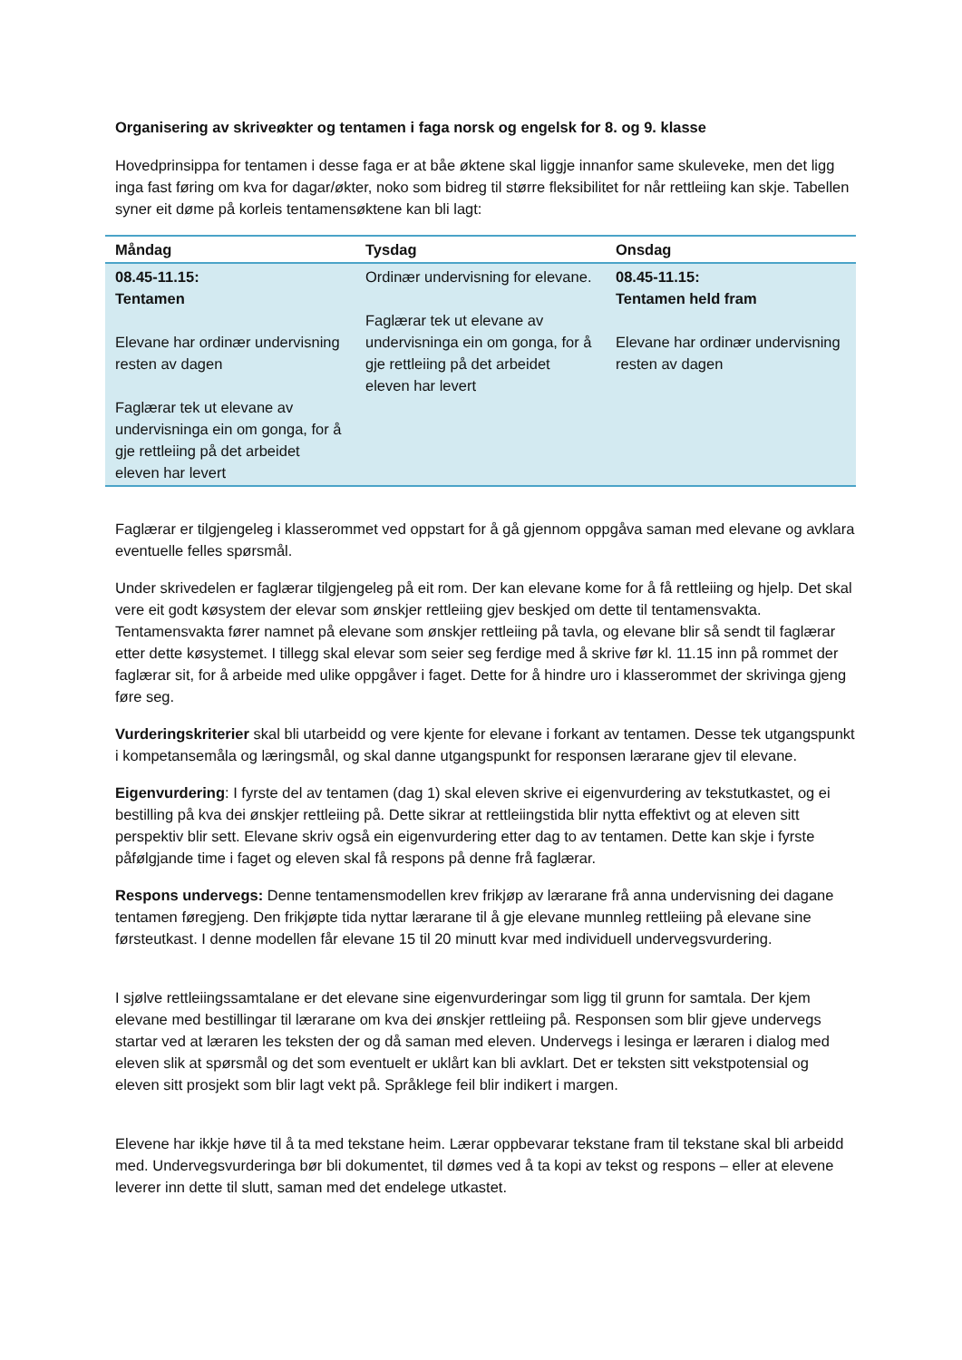Organisering av skriveøkter og tentamen i faga norsk og engelsk for 8. og 9. klasse
Hovedprinsippa for tentamen i desse faga er at båe øktene skal liggje innanfor same skuleveke, men det ligg inga fast føring om kva for dagar/økter, noko som bidreg til større fleksibilitet for når rettleiing kan skje. Tabellen syner eit døme på korleis tentamensøktene kan bli lagt:
| Måndag | Tysdag | Onsdag |
| --- | --- | --- |
| 08.45-11.15: Tentamen Elevane har ordinær undervisning resten av dagen Faglærar tek ut elevane av undervisninga ein om gonga, for å gje rettleiing på det arbeidet eleven har levert | Ordinær undervisning for elevane. Faglærar tek ut elevane av undervisninga ein om gonga, for å gje rettleiing på det arbeidet eleven har levert | 08.45-11.15: Tentamen held fram Elevane har ordinær undervisning resten av dagen |
Faglærar er tilgjengeleg i klasserommet ved oppstart for å gå gjennom oppgåva saman med elevane og avklara eventuelle felles spørsmål.
Under skrivedelen er faglærar tilgjengeleg på eit rom. Der kan elevane kome for å få rettleiing og hjelp. Det skal vere eit godt køsystem der elevar som ønskjer rettleiing gjev beskjed om dette til tentamensvakta. Tentamensvakta fører namnet på elevane som ønskjer rettleiing på tavla, og elevane blir så sendt til faglærar etter dette køsystemet. I tillegg skal elevar som seier seg ferdige med å skrive før kl. 11.15 inn på rommet der faglærar sit, for å arbeide med ulike oppgåver i faget. Dette for å hindre uro i klasserommet der skrivinga gjeng føre seg.
Vurderingskriterier skal bli utarbeidd og vere kjente for elevane i forkant av tentamen. Desse tek utgangspunkt i kompetansemåla og læringsmål, og skal danne utgangspunkt for responsen lærarane gjev til elevane.
Eigenvurdering: I fyrste del av tentamen (dag 1) skal eleven skrive ei eigenvurdering av tekstutkastet, og ei bestilling på kva dei ønskjer rettleiing på. Dette sikrar at rettleiingstida blir nytta effektivt og at eleven sitt perspektiv blir sett. Elevane skriv også ein eigenvurdering etter dag to av tentamen. Dette kan skje i fyrste påfølgjande time i faget og eleven skal få respons på denne frå faglærar.
Respons undervegs: Denne tentamensmodellen krev frikjøp av lærarane frå anna undervisning dei dagane tentamen føregjeng. Den frikjøpte tida nyttar lærarane til å gje elevane munnleg rettleiing på elevane sine førsteutkast. I denne modellen får elevane 15 til 20 minutt kvar med individuell undervegsvurdering.
I sjølve rettleiingssamtalane er det elevane sine eigenvurderingar som ligg til grunn for samtala. Der kjem elevane med bestillingar til lærarane om kva dei ønskjer rettleiing på. Responsen som blir gjeve undervegs startar ved at læraren les teksten der og då saman med eleven. Undervegs i lesinga er læraren i dialog med eleven slik at spørsmål og det som eventuelt er uklårt kan bli avklart. Det er teksten sitt vekstpotensial og eleven sitt prosjekt som blir lagt vekt på. Språklege feil blir indikert i margen.
Elevene har ikkje høve til å ta med tekstane heim. Lærar oppbevarar tekstane fram til tekstane skal bli arbeidd med. Undervegsvurderinga bør bli dokumentet, til dømes ved å ta kopi av tekst og respons – eller at elevene leverer inn dette til slutt, saman med det endelege utkastet.